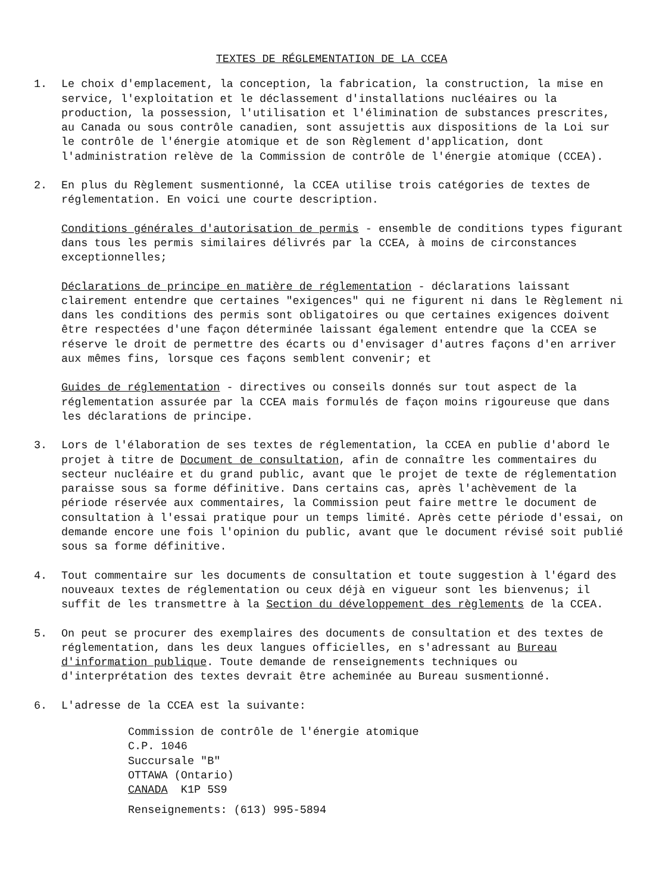TEXTES DE RÉGLEMENTATION DE LA CCEA
1. Le choix d'emplacement, la conception, la fabrication, la construction, la mise en service, l'exploitation et le déclassement d'installations nucléaires ou la production, la possession, l'utilisation et l'élimination de substances prescrites, au Canada ou sous contrôle canadien, sont assujettis aux dispositions de la Loi sur le contrôle de l'énergie atomique et de son Règlement d'application, dont l'administration relève de la Commission de contrôle de l'énergie atomique (CCEA).
2. En plus du Règlement susmentionné, la CCEA utilise trois catégories de textes de réglementation. En voici une courte description.
Conditions générales d'autorisation de permis - ensemble de conditions types figurant dans tous les permis similaires délivrés par la CCEA, à moins de circonstances exceptionnelles;
Déclarations de principe en matière de réglementation - déclarations laissant clairement entendre que certaines "exigences" qui ne figurent ni dans le Règlement ni dans les conditions des permis sont obligatoires ou que certaines exigences doivent être respectées d'une façon déterminée laissant également entendre que la CCEA se réserve le droit de permettre des écarts ou d'envisager d'autres façons d'en arriver aux mêmes fins, lorsque ces façons semblent convenir; et
Guides de réglementation - directives ou conseils donnés sur tout aspect de la réglementation assurée par la CCEA mais formulés de façon moins rigoureuse que dans les déclarations de principe.
3. Lors de l'élaboration de ses textes de réglementation, la CCEA en publie d'abord le projet à titre de Document de consultation, afin de connaître les commentaires du secteur nucléaire et du grand public, avant que le projet de texte de réglementation paraisse sous sa forme définitive. Dans certains cas, après l'achèvement de la période réservée aux commentaires, la Commission peut faire mettre le document de consultation à l'essai pratique pour un temps limité. Après cette période d'essai, on demande encore une fois l'opinion du public, avant que le document révisé soit publié sous sa forme définitive.
4. Tout commentaire sur les documents de consultation et toute suggestion à l'égard des nouveaux textes de réglementation ou ceux déjà en vigueur sont les bienvenus; il suffit de les transmettre à la Section du développement des règlements de la CCEA.
5. On peut se procurer des exemplaires des documents de consultation et des textes de réglementation, dans les deux langues officielles, en s'adressant au Bureau d'information publique. Toute demande de renseignements techniques ou d'interprétation des textes devrait être acheminée au Bureau susmentionné.
6. L'adresse de la CCEA est la suivante:
Commission de contrôle de l'énergie atomique
C.P. 1046
Succursale "B"
OTTAWA (Ontario)
CANADA K1P 5S9
Renseignements: (613) 995-5894